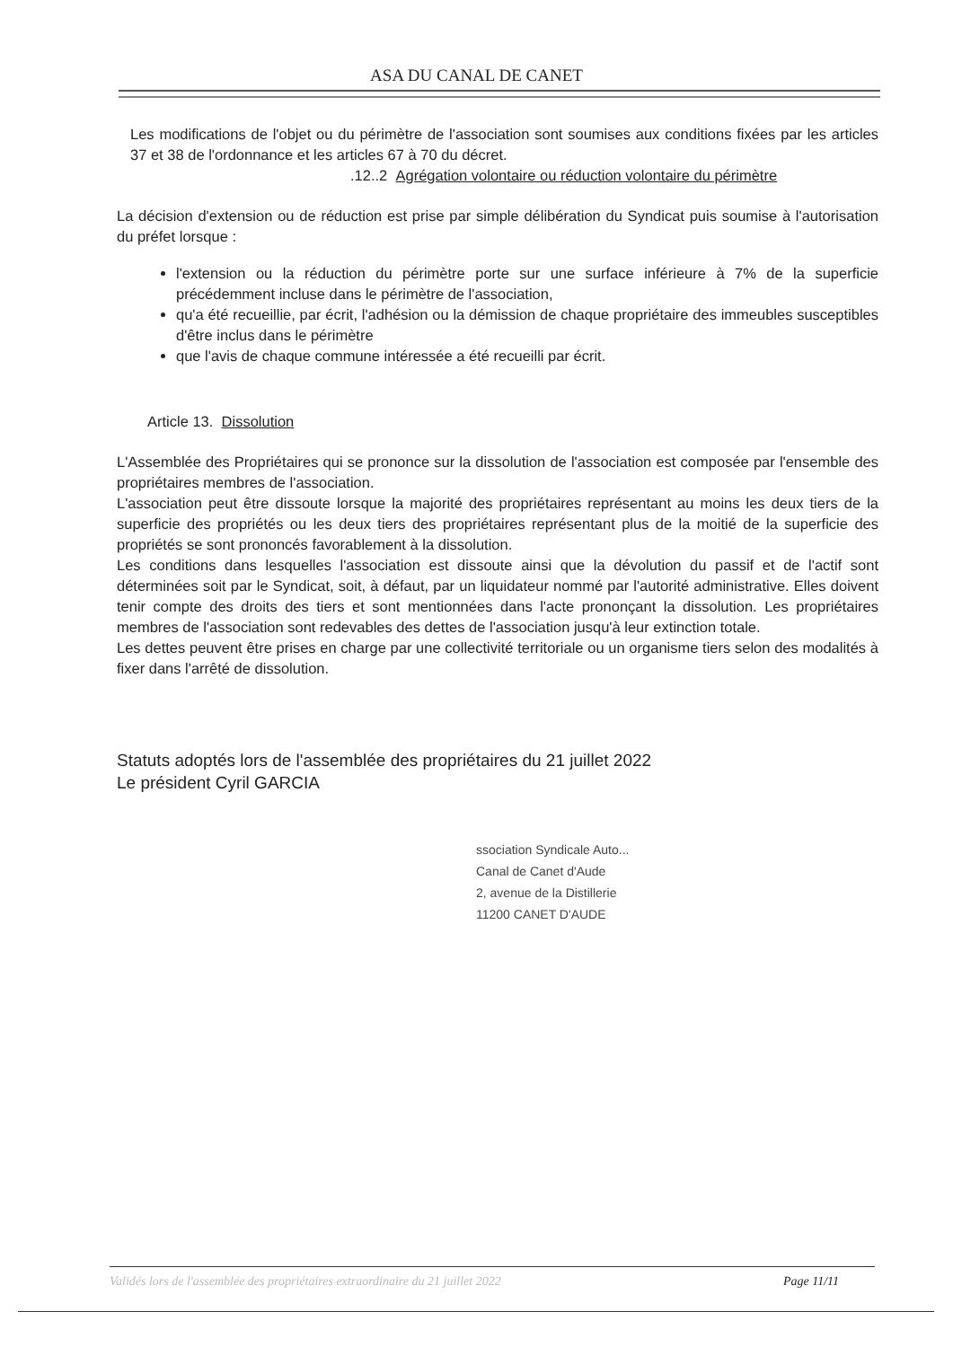ASA DU CANAL DE CANET
Les modifications de l'objet ou du périmètre de l'association sont soumises aux conditions fixées par les articles 37 et 38 de l'ordonnance et les articles 67 à 70 du décret.
.12..2 Agrégation volontaire ou réduction volontaire du périmètre
La décision d'extension ou de réduction est prise par simple délibération du Syndicat puis soumise à l'autorisation du préfet lorsque :
l'extension ou la réduction du périmètre porte sur une surface inférieure à 7% de la superficie précédemment incluse dans le périmètre de l'association,
qu'a été recueillie, par écrit, l'adhésion ou la démission de chaque propriétaire des immeubles susceptibles d'être inclus dans le périmètre
que l'avis de chaque commune intéressée a été recueilli par écrit.
Article 13. Dissolution
L'Assemblée des Propriétaires qui se prononce sur la dissolution de l'association est composée par l'ensemble des propriétaires membres de l'association.
L'association peut être dissoute lorsque la majorité des propriétaires représentant au moins les deux tiers de la superficie des propriétés ou les deux tiers des propriétaires représentant plus de la moitié de la superficie des propriétés se sont prononcés favorablement à la dissolution.
Les conditions dans lesquelles l'association est dissoute ainsi que la dévolution du passif et de l'actif sont déterminées soit par le Syndicat, soit, à défaut, par un liquidateur nommé par l'autorité administrative. Elles doivent tenir compte des droits des tiers et sont mentionnées dans l'acte prononçant la dissolution. Les propriétaires membres de l'association sont redevables des dettes de l'association jusqu'à leur extinction totale.
Les dettes peuvent être prises en charge par une collectivité territoriale ou un organisme tiers selon des modalités à fixer dans l'arrêté de dissolution.
Statuts adoptés lors de l'assemblée des propriétaires du 21 juillet 2022
Le président Cyril GARCIA
ssociation Syndicale Auto...
Canal de Canet d'Aude
2, avenue de la Distillerie
11200 CANET D'AUDE
Validés lors de l'assemblée des propriétaires extraordinaire du 21 juillet 2022 Page 11/11